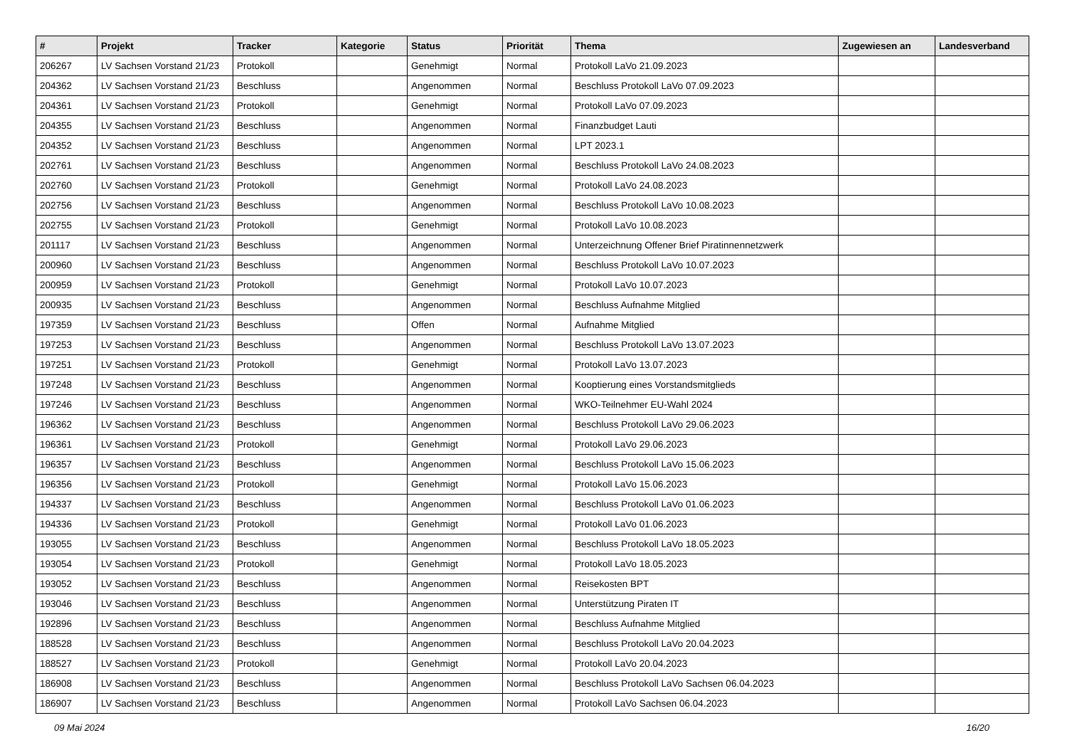| # | Projekt | Tracker | Kategorie | Status | Priorität | Thema | Zugewiesen an | Landesverband |
| --- | --- | --- | --- | --- | --- | --- | --- | --- |
| 206267 | LV Sachsen Vorstand 21/23 | Protokoll | | Genehmigt | Normal | Protokoll LaVo 21.09.2023 | | |
| 204362 | LV Sachsen Vorstand 21/23 | Beschluss | | Angenommen | Normal | Beschluss Protokoll LaVo 07.09.2023 | | |
| 204361 | LV Sachsen Vorstand 21/23 | Protokoll | | Genehmigt | Normal | Protokoll LaVo 07.09.2023 | | |
| 204355 | LV Sachsen Vorstand 21/23 | Beschluss | | Angenommen | Normal | Finanzbudget Lauti | | |
| 204352 | LV Sachsen Vorstand 21/23 | Beschluss | | Angenommen | Normal | LPT 2023.1 | | |
| 202761 | LV Sachsen Vorstand 21/23 | Beschluss | | Angenommen | Normal | Beschluss Protokoll LaVo 24.08.2023 | | |
| 202760 | LV Sachsen Vorstand 21/23 | Protokoll | | Genehmigt | Normal | Protokoll LaVo 24.08.2023 | | |
| 202756 | LV Sachsen Vorstand 21/23 | Beschluss | | Angenommen | Normal | Beschluss Protokoll LaVo 10.08.2023 | | |
| 202755 | LV Sachsen Vorstand 21/23 | Protokoll | | Genehmigt | Normal | Protokoll LaVo 10.08.2023 | | |
| 201117 | LV Sachsen Vorstand 21/23 | Beschluss | | Angenommen | Normal | Unterzeichnung Offener Brief Piratinnennetzwerk | | |
| 200960 | LV Sachsen Vorstand 21/23 | Beschluss | | Angenommen | Normal | Beschluss Protokoll LaVo 10.07.2023 | | |
| 200959 | LV Sachsen Vorstand 21/23 | Protokoll | | Genehmigt | Normal | Protokoll LaVo 10.07.2023 | | |
| 200935 | LV Sachsen Vorstand 21/23 | Beschluss | | Angenommen | Normal | Beschluss Aufnahme Mitglied | | |
| 197359 | LV Sachsen Vorstand 21/23 | Beschluss | | Offen | Normal | Aufnahme Mitglied | | |
| 197253 | LV Sachsen Vorstand 21/23 | Beschluss | | Angenommen | Normal | Beschluss Protokoll LaVo 13.07.2023 | | |
| 197251 | LV Sachsen Vorstand 21/23 | Protokoll | | Genehmigt | Normal | Protokoll LaVo 13.07.2023 | | |
| 197248 | LV Sachsen Vorstand 21/23 | Beschluss | | Angenommen | Normal | Kooptierung eines Vorstandsmitglieds | | |
| 197246 | LV Sachsen Vorstand 21/23 | Beschluss | | Angenommen | Normal | WKO-Teilnehmer EU-Wahl 2024 | | |
| 196362 | LV Sachsen Vorstand 21/23 | Beschluss | | Angenommen | Normal | Beschluss Protokoll LaVo 29.06.2023 | | |
| 196361 | LV Sachsen Vorstand 21/23 | Protokoll | | Genehmigt | Normal | Protokoll LaVo 29.06.2023 | | |
| 196357 | LV Sachsen Vorstand 21/23 | Beschluss | | Angenommen | Normal | Beschluss Protokoll LaVo 15.06.2023 | | |
| 196356 | LV Sachsen Vorstand 21/23 | Protokoll | | Genehmigt | Normal | Protokoll LaVo 15.06.2023 | | |
| 194337 | LV Sachsen Vorstand 21/23 | Beschluss | | Angenommen | Normal | Beschluss Protokoll LaVo 01.06.2023 | | |
| 194336 | LV Sachsen Vorstand 21/23 | Protokoll | | Genehmigt | Normal | Protokoll LaVo 01.06.2023 | | |
| 193055 | LV Sachsen Vorstand 21/23 | Beschluss | | Angenommen | Normal | Beschluss Protokoll LaVo 18.05.2023 | | |
| 193054 | LV Sachsen Vorstand 21/23 | Protokoll | | Genehmigt | Normal | Protokoll LaVo 18.05.2023 | | |
| 193052 | LV Sachsen Vorstand 21/23 | Beschluss | | Angenommen | Normal | Reisekosten BPT | | |
| 193046 | LV Sachsen Vorstand 21/23 | Beschluss | | Angenommen | Normal | Unterstützung Piraten IT | | |
| 192896 | LV Sachsen Vorstand 21/23 | Beschluss | | Angenommen | Normal | Beschluss Aufnahme Mitglied | | |
| 188528 | LV Sachsen Vorstand 21/23 | Beschluss | | Angenommen | Normal | Beschluss Protokoll LaVo 20.04.2023 | | |
| 188527 | LV Sachsen Vorstand 21/23 | Protokoll | | Genehmigt | Normal | Protokoll LaVo 20.04.2023 | | |
| 186908 | LV Sachsen Vorstand 21/23 | Beschluss | | Angenommen | Normal | Beschluss Protokoll LaVo Sachsen 06.04.2023 | | |
| 186907 | LV Sachsen Vorstand 21/23 | Beschluss | | Angenommen | Normal | Protokoll LaVo Sachsen 06.04.2023 | | |
09 Mai 2024 16/20